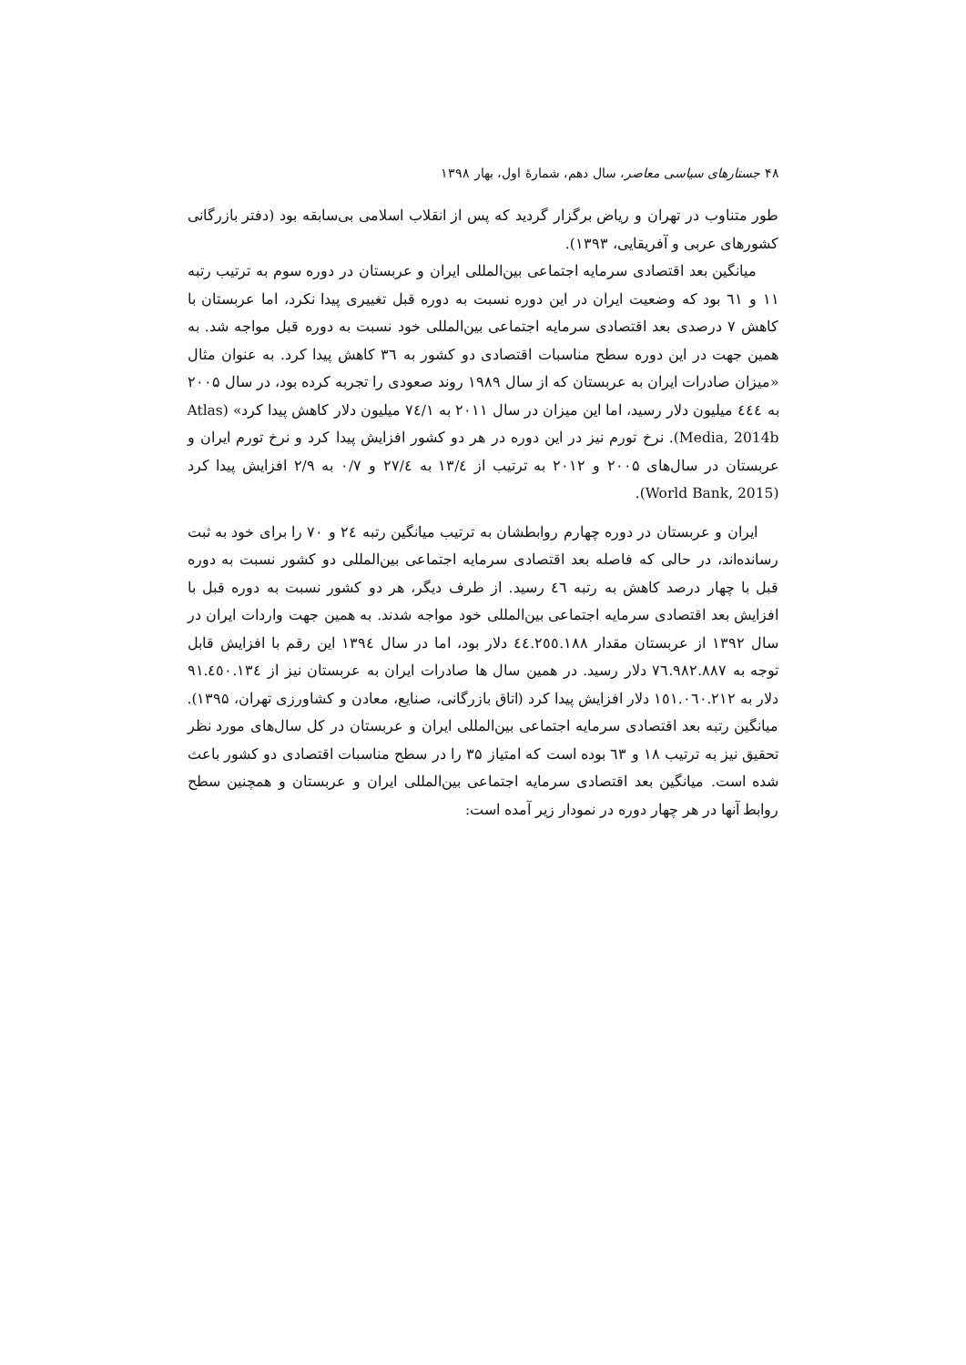۴۸ جستارهای سیاسی معاصر، سال دهم، شمارهٔ اول، بهار ۱۳۹۸
طور متناوب در تهران و ریاض برگزار گردید که پس از انقلاب اسلامی بی‌سابقه بود (دفتر بازرگانی کشورهای عربی و آفریقایی، ۱۳۹۳).
میانگین بعد اقتصادی سرمایه اجتماعی بین‌المللی ایران و عربستان در دوره سوم به ترتیب رتبه ۱۱ و ٦١ بود که وضعیت ایران در این دوره نسبت به دوره قبل تغییری پیدا نکرد، اما عربستان با کاهش ۷ درصدی بعد اقتصادی سرمایه اجتماعی بین‌المللی خود نسبت به دوره قبل مواجه شد. به همین جهت در این دوره سطح مناسبات اقتصادی دو کشور به ۳٦ کاهش پیدا کرد. به عنوان مثال «میزان صادرات ایران به عربستان که از سال ۱۹۸۹ روند صعودی را تجربه کرده بود، در سال ۲۰۰۵ به ٤٤٤ میلیون دلار رسید، اما این میزان در سال ۲۰۱۱ به ٧٤/١ میلیون دلار کاهش پیدا کرد» (Atlas Media, 2014b). نرخ تورم نیز در این دوره در هر دو کشور افزایش پیدا کرد و نرخ تورم ایران و عربستان در سال‌های ۲۰۰۵ و ۲۰۱۲ به ترتیب از ۱۳/٤ به ۲۷/٤ و ۰/۷ به ۲/۹ افزایش پیدا کرد (World Bank, 2015).
ایران و عربستان در دوره چهارم روابطشان به ترتیب میانگین رتبه ٢٤ و ۷۰ را برای خود به ثبت رسانده‌اند، در حالی که فاصله بعد اقتصادی سرمایه اجتماعی بین‌المللی دو کشور نسبت به دوره قبل با چهار درصد کاهش به رتبه ٤٦ رسید. از طرف دیگر، هر دو کشور نسبت به دوره قبل با افزایش بعد اقتصادی سرمایه اجتماعی بین‌المللی خود مواجه شدند. به همین جهت واردات ایران در سال ۱۳۹۲ از عربستان مقدار ٤٤.٢٥٥.١٨٨ دلار بود، اما در سال ۱۳۹٤ این رقم با افزایش قابل توجه به ٧٦.٩٨٢.٨٨٧ دلار رسید. در همین سال ها صادرات ایران به عربستان نیز از ٩١.٤٥٠.١٣٤ دلار به ١٥١.٠٦٠.٢١٢ دلار افزایش پیدا کرد (اتاق بازرگانی، صنایع، معادن و کشاورزی تهران، ۱۳۹۵). میانگین رتبه بعد اقتصادی سرمایه اجتماعی بین‌المللی ایران و عربستان در کل سال‌های مورد نظر تحقیق نیز به ترتیب ۱۸ و ٦٣ بوده است که امتیاز ۳۵ را در سطح مناسبات اقتصادی دو کشور باعث شده است. میانگین بعد اقتصادی سرمایه اجتماعی بین‌المللی ایران و عربستان و همچنین سطح روابط آنها در هر چهار دوره در نمودار زیر آمده است: